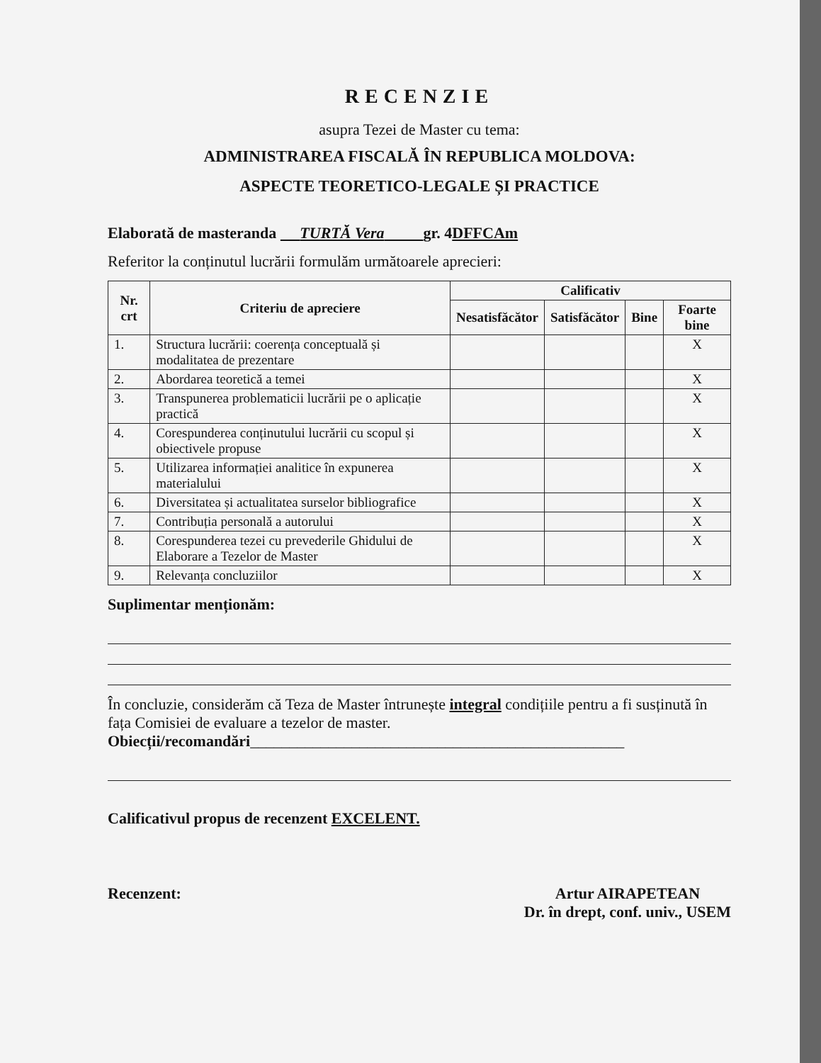RECENZIE
asupra Tezei de Master cu tema:
ADMINISTRAREA FISCALĂ ÎN REPUBLICA MOLDOVA:
ASPECTE TEORETICO-LEGALE ȘI PRACTICE
Elaborată de masteranda TURTĂ Vera gr. 4DFFCAm
Referitor la conținutul lucrării formulăm următoarele aprecieri:
| Nr. crt | Criteriu de apreciere | Calificativ | | | |
| --- | --- | --- | --- | --- | --- |
| | | Nesatisfăcător | Satisfăcător | Bine | Foarte bine |
| 1. | Structura lucrării: coerența conceptuală și modalitatea de prezentare | | | | X |
| 2. | Abordarea teoretică a temei | | | | X |
| 3. | Transpunerea problematicii lucrării pe o aplicație practică | | | | X |
| 4. | Corespunderea conținutului lucrării cu scopul și obiectivele propuse | | | | X |
| 5. | Utilizarea informației analitice în expunerea materialului | | | | X |
| 6. | Diversitatea și actualitatea surselor bibliografice | | | | X |
| 7. | Contribuția personală a autorului | | | | X |
| 8. | Corespunderea tezei cu prevederile Ghidului de Elaborare a Tezelor de Master | | | | X |
| 9. | Relevanța concluziilor | | | | X |
Suplimentar menționăm:
În concluzie, considerăm că Teza de Master întrunește integral condițiile pentru a fi susținută în fața Comisiei de evaluare a tezelor de master.
Obiecții/recomandări________________________________________________
Calificativul propus de recenzent EXCELENT.
Recenzent: Artur AIRAPETEAN
Dr. în drept, conf. univ., USEM